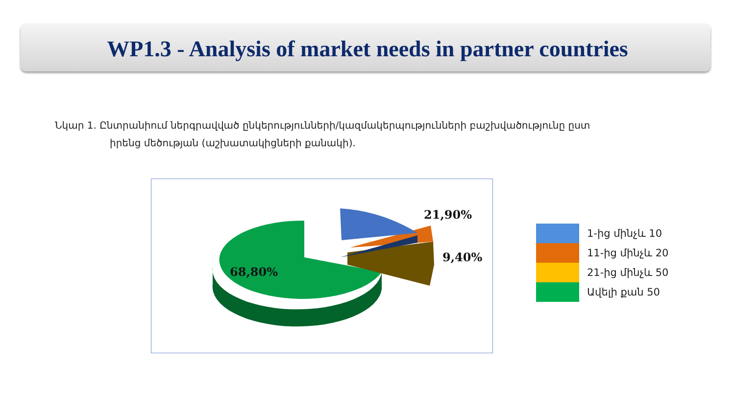WP1.3 - Analysis of market needs in partner countries
Նկար 1. Ընտրանիում ներգրավված ընկերությունների/կազմակերպությունների բաշխվածությունը ըստ
իրենց մեծության (աշխատակիցների քանակի).
21,90%
9,40%
68,80%
1-ից մինչև 10
11-ից մինչև 20
21-ից մինչև 50
Ավելի քան 50